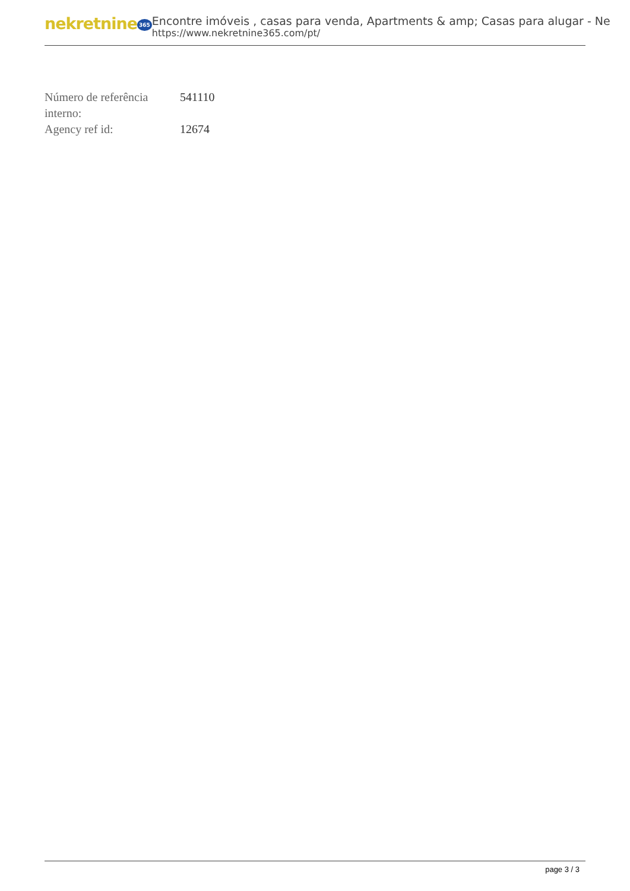nekretnine 365
Encontre imóveis , casas para venda, Apartments & amp; Casas para alugar - Ne
https://www.nekretnine365.com/pt/
| Número de referência interno: | 541110 |
| Agency ref id: | 12674 |
page 3 / 3